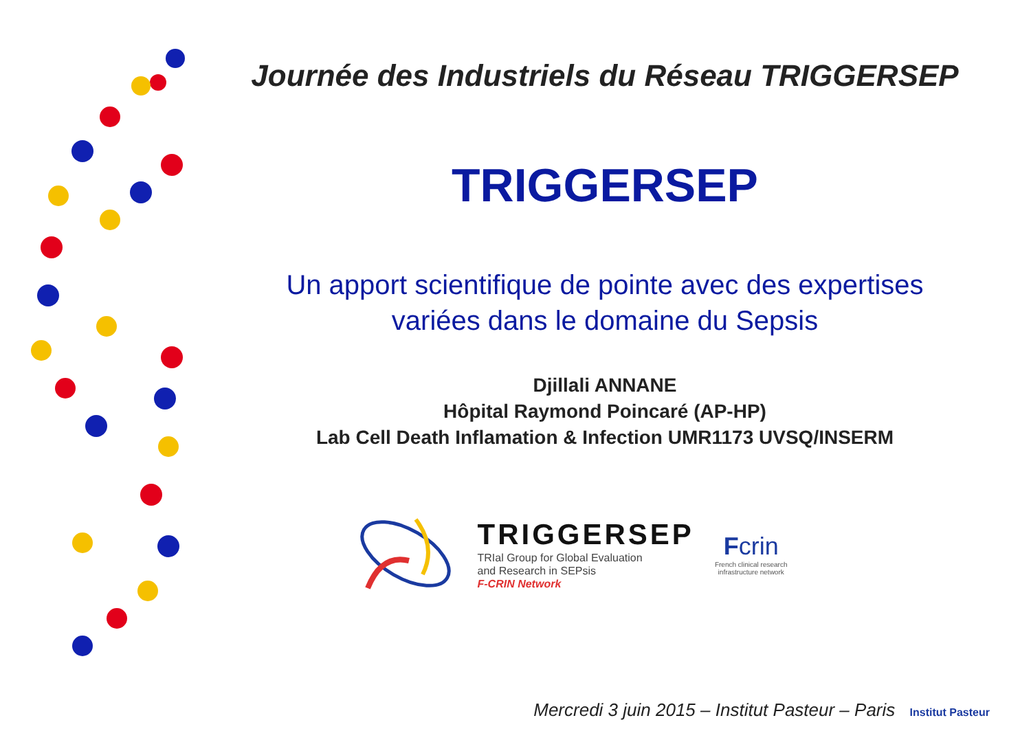Journée des Industriels du Réseau TRIGGERSEP
TRIGGERSEP
Un apport scientifique de pointe avec des expertises
variées dans le domaine du Sepsis
Djillali ANNANE
Hôpital Raymond Poincaré (AP-HP)
Lab Cell Death Inflamation & Infection UMR1173 UVSQ/INSERM
TRIGGERSEP
TRIal Group for Global Evaluation
and Research in SEPsis
F-CRIN Network
Fcrin
French clinical research
infrastructure network
Mercredi 3 juin 2015 – Institut Pasteur – Paris Institut Pasteur